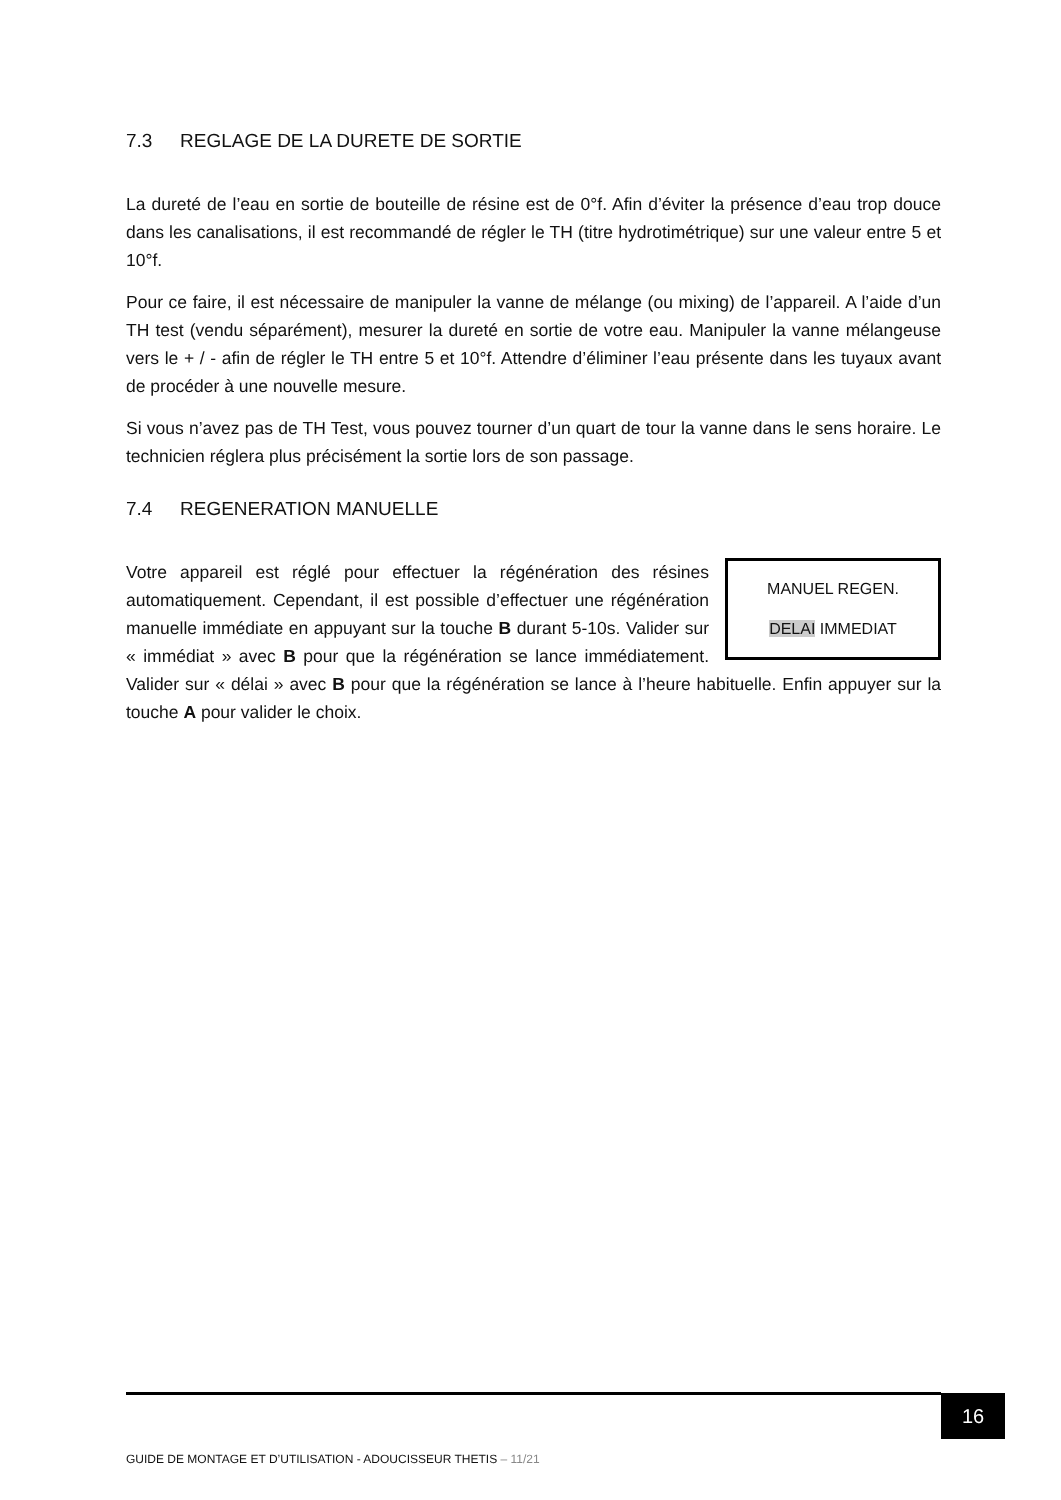7.3 REGLAGE DE LA DURETE DE SORTIE
La dureté de l’eau en sortie de bouteille de résine est de 0°f. Afin d’éviter la présence d’eau trop douce dans les canalisations, il est recommandé de régler le TH (titre hydrotimétrique) sur une valeur entre 5 et 10°f.
Pour ce faire, il est nécessaire de manipuler la vanne de mélange (ou mixing) de l’appareil. A l’aide d’un TH test (vendu séparément), mesurer la dureté en sortie de votre eau. Manipuler la vanne mélangeuse vers le + / - afin de régler le TH entre 5 et 10°f. Attendre d’éliminer l’eau présente dans les tuyaux avant de procéder à une nouvelle mesure.
Si vous n’avez pas de TH Test, vous pouvez tourner d’un quart de tour la vanne dans le sens horaire. Le technicien réglera plus précisément la sortie lors de son passage.
7.4 REGENERATION MANUELLE
MANUEL REGEN.
DELAI IMMEDIAT
Votre appareil est réglé pour effectuer la régénération des résines automatiquement. Cependant, il est possible d’effectuer une régénération manuelle immédiate en appuyant sur la touche B durant 5-10s. Valider sur « immédiat » avec B pour que la régénération se lance immédiatement. Valider sur « délai » avec B pour que la régénération se lance à l’heure habituelle. Enfin appuyer sur la touche A pour valider le choix.
16
GUIDE DE MONTAGE ET D’UTILISATION - ADOUCISSEUR THETIS – 11/21